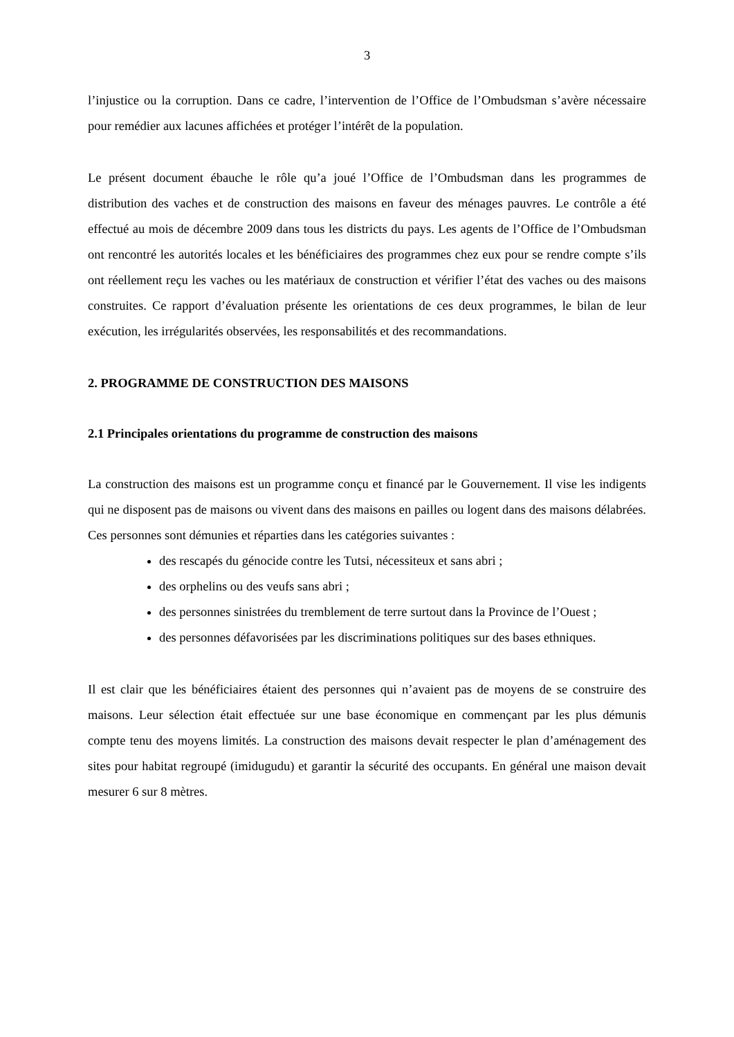3
l’injustice ou la corruption. Dans ce cadre, l’intervention de l’Office de l’Ombudsman s’avère nécessaire pour remédier aux lacunes affichées et protéger l’intérêt de la population.
Le présent document ébauche le rôle qu’a joué l’Office de l’Ombudsman dans les programmes de distribution des vaches et de construction des maisons en faveur des ménages pauvres. Le contrôle a été effectué au mois de décembre 2009 dans tous les districts du pays. Les agents de l’Office de l’Ombudsman ont rencontré les autorités locales et les bénéficiaires des programmes chez eux pour se rendre compte s’ils ont réellement reçu les vaches ou les matériaux de construction et vérifier l’état des vaches ou des maisons construites. Ce rapport d’évaluation présente les orientations de ces deux programmes, le bilan de leur exécution, les irrégularités observées, les responsabilités et des recommandations.
2. PROGRAMME DE CONSTRUCTION DES MAISONS
2.1 Principales orientations du programme de construction des maisons
La construction des maisons est un programme conçu et financé par le Gouvernement. Il vise les indigents qui ne disposent pas de maisons ou vivent dans des maisons en pailles ou logent dans des maisons délabrées. Ces personnes sont démunies et réparties dans les catégories suivantes :
des rescapés du génocide contre les Tutsi, nécessiteux et sans abri ;
des orphelins ou des veufs sans abri ;
des personnes sinistrées du tremblement de terre surtout dans la Province de l’Ouest ;
des personnes défavorisées par les discriminations politiques sur des bases ethniques.
Il est clair que les bénéficiaires étaient des personnes qui n’avaient pas de moyens de se construire des maisons. Leur sélection était effectuée sur une base économique en commençant par les plus démunis compte tenu des moyens limités. La construction des maisons devait respecter le plan d’aménagement des sites pour habitat regroupé (imidugudu) et garantir la sécurité des occupants. En général une maison devait mesurer 6 sur 8 mètres.